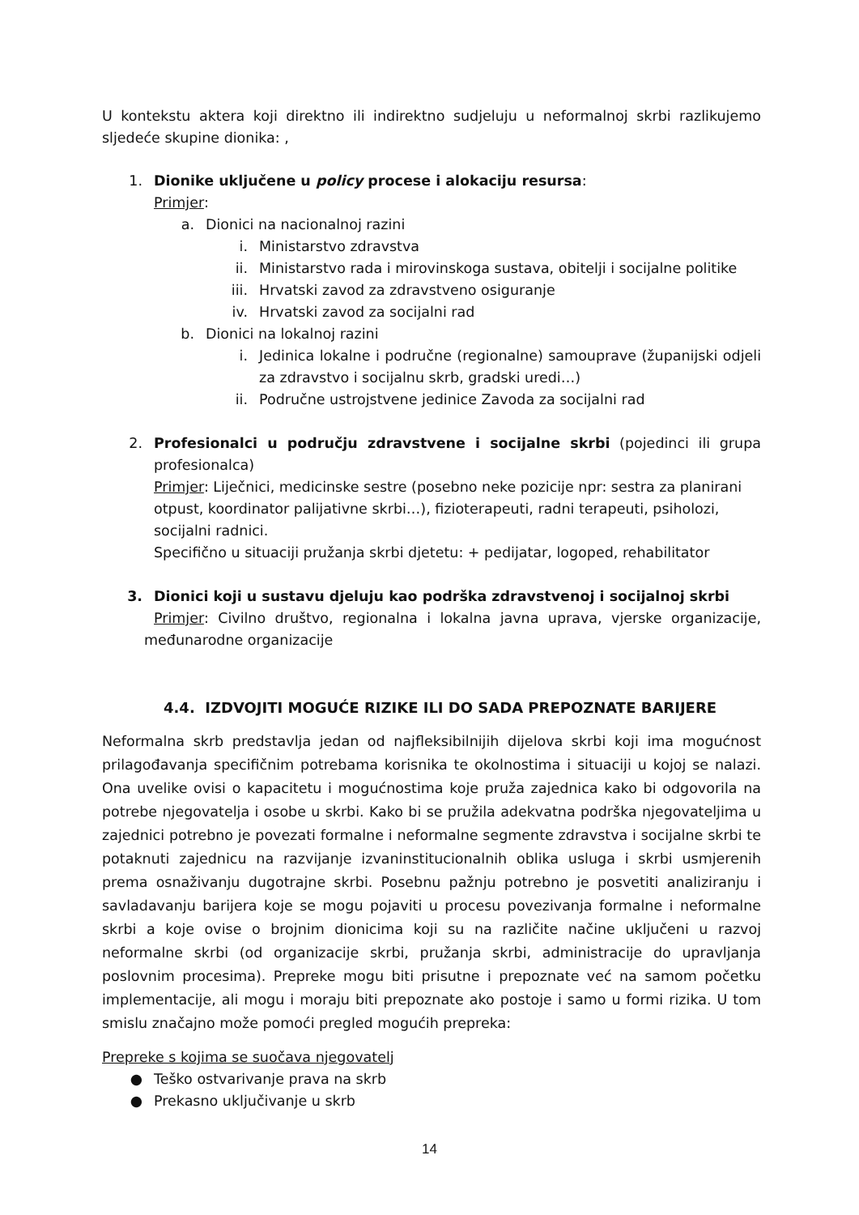U kontekstu aktera koji direktno ili indirektno sudjeluju u neformalnoj skrbi razlikujemo sljedeće skupine dionika: ,
1. Dionike uključene u policy procese i alokaciju resursa:
Primjer:
a. Dionici na nacionalnoj razini
i. Ministarstvo zdravstva
ii. Ministarstvo rada i mirovinskoga sustava, obitelji i socijalne politike
iii. Hrvatski zavod za zdravstveno osiguranje
iv. Hrvatski zavod za socijalni rad
b. Dionici na lokalnoj razini
i. Jedinica lokalne i područne (regionalne) samouprave (županijski odjeli za zdravstvo i socijalnu skrb, gradski uredi…)
ii. Područne ustrojstvene jedinice Zavoda za socijalni rad
2. Profesionalci u području zdravstvene i socijalne skrbi (pojedinci ili grupa profesionalca)
Primjer: Liječnici, medicinske sestre (posebno neke pozicije npr: sestra za planirani otpust, koordinator palijativne skrbi…), fizioterapeuti, radni terapeuti, psiholozi, socijalni radnici.
Specifično u situaciji pružanja skrbi djetetu: + pedijatar, logoped, rehabilitator
3. Dionici koji u sustavu djeluju kao podrška zdravstvenoj i socijalnoj skrbi
Primjer: Civilno društvo, regionalna i lokalna javna uprava, vjerske organizacije, međunarodne organizacije
4.4. IZDVOJITI MOGUĆE RIZIKE ILI DO SADA PREPOZNATE BARIJERE
Neformalna skrb predstavlja jedan od najfleksibilnijih dijelova skrbi koji ima mogućnost prilagođavanja specifičnim potrebama korisnika te okolnostima i situaciji u kojoj se nalazi. Ona uvelike ovisi o kapacitetu i mogućnostima koje pruža zajednica kako bi odgovorila na potrebe njegovatelja i osobe u skrbi. Kako bi se pružila adekvatna podrška njegovateljima u zajednici potrebno je povezati formalne i neformalne segmente zdravstva i socijalne skrbi te potaknuti zajednicu na razvijanje izvaninstitucionalnih oblika usluga i skrbi usmjerenih prema osnaživanju dugotrajne skrbi. Posebnu pažnju potrebno je posvetiti analiziranju i savladavanju barijera koje se mogu pojaviti u procesu povezivanja formalne i neformalne skrbi a koje ovise o brojnim dionicima koji su na različite načine uključeni u razvoj neformalne skrbi (od organizacije skrbi, pružanja skrbi, administracije do upravljanja poslovnim procesima). Prepreke mogu biti prisutne i prepoznate već na samom početku implementacije, ali mogu i moraju biti prepoznate ako postoje i samo u formi rizika. U tom smislu značajno može pomoći pregled mogućih prepreka:
Prepreke s kojima se suočava njegovatelj
● Teško ostvarivanje prava na skrb
● Prekasno uključivanje u skrb
14